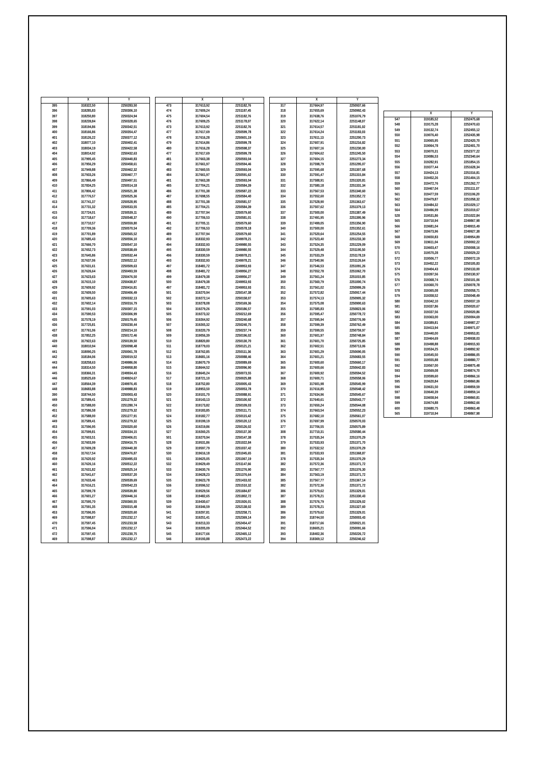| | X | Y |
| --- | --- | --- |
| 395 | 318322,50 | 2250283,50 |
| 396 | 318285,83 | 2250306,10 |
| 397 | 318250,80 | 2250324,94 |
| 398 | 318239,84 | 2250328,65 |
| 399 | 318194,86 | 2250342,51 |
| 400 | 318166,86 | 2250354,47 |
| 401 | 318126,22 | 2250377,12 |
| 402 | 318077,10 | 2250402,41 |
| 403 | 318034,19 | 2250422,58 |
| 404 | 318014,92 | 2250432,63 |
| 405 | 317995,45 | 2250440,83 |
| 406 | 317956,29 | 2250458,61 |
| 407 | 317949,88 | 2250462,32 |
| 408 | 317933,26 | 2250467,77 |
| 409 | 317866,49 | 2250497,51 |
| 410 | 317834,25 | 2250514,18 |
| 411 | 317806,42 | 2250521,38 |
| 412 | 317776,57 | 2250525,36 |
| 413 | 317741,37 | 2250528,95 |
| 414 | 317731,32 | 2250533,55 |
| 415 | 317724,01 | 2250539,11 |
| 416 | 317718,67 | 2250548,37 |
| 417 | 317710,57 | 2250559,80 |
| 418 | 317709,36 | 2250570,54 |
| 419 | 317701,89 | 2250565,52 |
| 420 | 317685,43 | 2250556,10 |
| 421 | 317666,70 | 2250547,10 |
| 422 | 317652,73 | 2250538,69 |
| 423 | 317645,86 | 2250532,44 |
| 424 | 317637,06 | 2250522,12 |
| 425 | 317631,61 | 2250509,63 |
| 426 | 317626,64 | 2250493,59 |
| 427 | 317623,63 | 2250476,50 |
| 428 | 317615,10 | 2250438,87 |
| 429 | 317609,92 | 2250416,81 |
| 430 | 317609,50 | 2250406,49 |
| 431 | 317605,63 | 2250332,13 |
| 432 | 317602,14 | 2250316,79 |
| 433 | 317591,03 | 2250307,15 |
| 434 | 317590,53 | 2250306,99 |
| 435 | 317578,19 | 2250179,45 |
| 436 | 317725,81 | 2250230,44 |
| 437 | 317761,06 | 2250214,10 |
| 438 | 317852,25 | 2250172,46 |
| 439 | 317922,63 | 2250139,50 |
| 440 | 318010,94 | 2250098,48 |
| 441 | 318090,25 | 2250061,78 |
| 442 | 318184,06 | 2250019,52 |
| 443 | 318258,63 | 2249986,06 |
| 444 | 318314,50 | 2249958,80 |
| 445 | 318366,31 | 2249934,43 |
| 446 | 318525,69 | 2249924,67 |
| 447 | 318564,39 | 2249976,45 |
| 448 | 318683,88 | 2249988,83 |
| 390 | 318744,50 | 2250003,43 |
| 449 | 317589,41 | 2251279,32 |
| 450 | 317588,00 | 2251280,74 |
| 451 | 317586,58 | 2251279,32 |
| 452 | 317588,00 | 2251277,91 |
| 449 | 317589,41 | 2251279,32 |
| 453 | 317596,95 | 2250320,60 |
| 454 | 317599,81 | 2250334,15 |
| 455 | 317603,51 | 2250406,01 |
| 456 | 317603,99 | 2250416,75 |
| 457 | 317609,28 | 2250440,30 |
| 458 | 317617,54 | 2250476,87 |
| 459 | 317620,92 | 2250495,03 |
| 460 | 317626,16 | 2250512,22 |
| 461 | 317631,82 | 2250525,14 |
| 462 | 317641,67 | 2250537,20 |
| 463 | 317633,46 | 2250539,69 |
| 464 | 317616,21 | 2250542,23 |
| 465 | 317599,78 | 2250539,80 |
| 466 | 317601,27 | 2250446,16 |
| 467 | 317595,70 | 2250360,55 |
| 468 | 317591,35 | 2250315,48 |
| 453 | 317596,95 | 2250320,60 |
| 469 | 317598,87 | 2251232,17 |
| 470 | 317597,45 | 2251233,58 |
| 471 | 317596,04 | 2251232,17 |
| 472 | 317597,45 | 2251230,75 |
| 469 | 317598,87 | 2251232,17 |
| | X | Y |
| --- | --- | --- |
| 473 | 317613,92 | 2251182,76 |
| 474 | 317609,24 | 2251187,45 |
| 475 | 317604,54 | 2251182,76 |
| 476 | 317609,25 | 2251178,07 |
| 473 | 317613,92 | 2251182,76 |
| 477 | 317617,69 | 2250599,78 |
| 478 | 317616,28 | 2250601,19 |
| 479 | 317614,86 | 2250599,78 |
| 480 | 317616,28 | 2250598,37 |
| 477 | 317617,69 | 2250599,78 |
| 481 | 317663,38 | 2250593,04 |
| 482 | 317661,97 | 2250594,46 |
| 483 | 317660,55 | 2250593,04 |
| 484 | 317661,97 | 2250591,62 |
| 481 | 317663,38 | 2250593,04 |
| 485 | 317704,21 | 2250584,39 |
| 486 | 317701,38 | 2250587,22 |
| 487 | 317698,55 | 2250584,40 |
| 488 | 317701,38 | 2250581,57 |
| 485 | 317704,21 | 2250584,39 |
| 489 | 317707,94 | 2250579,60 |
| 490 | 317706,53 | 2250581,01 |
| 491 | 317705,11 | 2250579,60 |
| 492 | 317706,53 | 2250578,18 |
| 489 | 317707,94 | 2250579,60 |
| 493 | 318332,93 | 2249978,21 |
| 494 | 318332,93 | 2249980,55 |
| 495 | 318330,59 | 2249980,55 |
| 496 | 318330,59 | 2249978,21 |
| 493 | 318332,93 | 2249978,21 |
| 497 | 318481,72 | 2249953,93 |
| 498 | 318481,72 | 2249956,27 |
| 499 | 318479,38 | 2249956,27 |
| 500 | 318479,38 | 2249953,93 |
| 497 | 318481,72 | 2249953,93 |
| 501 | 319270,94 | 2250147,38 |
| 502 | 319272,14 | 2250158,07 |
| 503 | 319278,08 | 2250169,36 |
| 504 | 319279,26 | 2250186,57 |
| 505 | 319273,32 | 2250212,69 |
| 506 | 319264,92 | 2250240,68 |
| 507 | 319265,32 | 2250240,75 |
| 508 | 319220,79 | 2250237,74 |
| 509 | 319056,39 | 2250196,02 |
| 510 | 318820,80 | 2250130,70 |
| 511 | 318779,03 | 2250121,21 |
| 512 | 318762,85 | 2250111,36 |
| 513 | 318681,16 | 2250088,46 |
| 514 | 318670,79 | 2250089,69 |
| 515 | 318644,52 | 2250096,90 |
| 516 | 318645,24 | 2250073,55 |
| 517 | 318721,10 | 2250025,88 |
| 518 | 318752,80 | 2250005,43 |
| 519 | 318953,50 | 2250053,78 |
| 520 | 319101,70 | 2250088,91 |
| 521 | 319143,13 | 2250100,92 |
| 522 | 319173,82 | 2250109,03 |
| 523 | 319183,85 | 2250111,71 |
| 524 | 319182,77 | 2250115,42 |
| 525 | 319199,19 | 2250120,12 |
| 526 | 319219,86 | 2250126,02 |
| 527 | 319260,25 | 2250137,30 |
| 501 | 319270,94 | 2250147,38 |
| 528 | 319531,86 | 2251022,84 |
| 529 | 319597,79 | 2251037,42 |
| 530 | 319616,18 | 2251045,65 |
| 531 | 319625,05 | 2251067,19 |
| 532 | 319629,49 | 2251147,66 |
| 533 | 319630,76 | 2251276,90 |
| 534 | 319628,23 | 2251376,64 |
| 535 | 319623,78 | 2251433,02 |
| 536 | 319596,52 | 2251510,32 |
| 537 | 319529,56 | 2251684,87 |
| 538 | 319482,65 | 2251802,72 |
| 539 | 319430,67 | 2251926,01 |
| 540 | 319346,59 | 2252138,02 |
| 541 | 319297,81 | 2252258,71 |
| 542 | 319251,41 | 2252369,14 |
| 543 | 319213,33 | 2252454,47 |
| 544 | 319205,09 | 2252464,52 |
| 545 | 319177,66 | 2252465,12 |
| 546 | 319193,88 | 2252473,22 |
| | X | Y |
| --- | --- | --- |
| 317 | 317664,97 | 2250937,66 |
| 318 | 317655,69 | 2250992,43 |
| 319 | 317638,76 | 2251076,79 |
| 320 | 317622,14 | 2251148,07 |
| 321 | 317614,57 | 2251181,02 |
| 322 | 317614,24 | 2251183,03 |
| 323 | 317611,13 | 2251200,73 |
| 324 | 317607,91 | 2251216,82 |
| 325 | 317607,16 | 2251230,00 |
| 326 | 317604,62 | 2251245,50 |
| 327 | 317604,15 | 2251273,34 |
| 328 | 317598,79 | 2251295,07 |
| 329 | 317595,68 | 2251307,68 |
| 330 | 317591,47 | 2251315,84 |
| 331 | 317588,91 | 2251320,81 |
| 332 | 317580,18 | 2251331,34 |
| 333 | 317567,53 | 2251340,60 |
| 334 | 317552,60 | 2251352,72 |
| 335 | 317528,90 | 2251363,67 |
| 336 | 317507,62 | 2251379,13 |
| 337 | 317500,00 | 2251387,49 |
| 338 | 317491,95 | 2251395,96 |
| 339 | 317499,05 | 2251356,90 |
| 340 | 317500,00 | 2251352,61 |
| 341 | 317520,64 | 2251254,55 |
| 342 | 317523,40 | 2251233,30 |
| 343 | 317524,35 | 2251229,09 |
| 344 | 317529,48 | 2251195,50 |
| 345 | 317533,29 | 2251178,19 |
| 346 | 317540,96 | 2251126,64 |
| 347 | 317546,53 | 2251091,26 |
| 348 | 317552,78 | 2251062,70 |
| 349 | 317561,24 | 2251015,85 |
| 350 | 317560,79 | 2251000,74 |
| 351 | 317561,02 | 2250999,26 |
| 352 | 317572,82 | 2250917,44 |
| 353 | 317574,13 | 2250905,32 |
| 354 | 317575,08 | 2250900,63 |
| 355 | 317585,83 | 2250823,06 |
| 356 | 317595,47 | 2250778,72 |
| 357 | 317595,94 | 2250776,99 |
| 358 | 317599,39 | 2250762,49 |
| 359 | 317599,55 | 2250759,97 |
| 360 | 317601,97 | 2250748,84 |
| 361 | 317601,70 | 2250725,85 |
| 362 | 317602,51 | 2250713,06 |
| 363 | 317601,29 | 2250690,05 |
| 364 | 317601,21 | 2250683,55 |
| 365 | 317600,60 | 2250660,17 |
| 366 | 317600,66 | 2250642,83 |
| 367 | 317600,92 | 2250594,52 |
| 368 | 317600,71 | 2250558,06 |
| 369 | 317601,98 | 2250545,99 |
| 370 | 317616,85 | 2250548,42 |
| 371 | 317634,96 | 2250545,67 |
| 372 | 317640,61 | 2250543,77 |
| 373 | 317650,24 | 2250544,08 |
| 374 | 317663,54 | 2250552,23 |
| 375 | 317682,10 | 2250561,07 |
| 376 | 317697,99 | 2250570,03 |
| 377 | 317706,55 | 2250575,89 |
| 308 | 317710,31 | 2250580,44 |
| 378 | 317535,34 | 2251370,29 |
| 379 | 317533,93 | 2251371,70 |
| 380 | 317532,52 | 2251370,29 |
| 381 | 317533,93 | 2251368,87 |
| 378 | 317535,34 | 2251370,29 |
| 382 | 317572,36 | 2251371,72 |
| 383 | 317567,77 | 2251376,30 |
| 384 | 317563,19 | 2251371,72 |
| 385 | 317567,77 | 2251367,14 |
| 382 | 317572,36 | 2251371,72 |
| 386 | 317579,62 | 2251329,01 |
| 387 | 317578,21 | 2251330,43 |
| 388 | 317576,79 | 2251329,02 |
| 389 | 317578,21 | 2251327,60 |
| 386 | 317579,62 | 2251329,01 |
| 390 | 318744,50 | 2250003,43 |
| 391 | 318717,66 | 2250021,01 |
| 392 | 318605,21 | 2250091,66 |
| 393 | 318402,36 | 2250226,72 |
| 394 | 318369,12 | 2250246,62 |
| | X | Y |
| --- | --- | --- |
| 547 | 319185,52 | 2252475,68 |
| 548 | 319175,28 | 2252470,63 |
| 549 | 319132,74 | 2252455,12 |
| 550 | 319076,40 | 2252435,98 |
| 551 | 319065,95 | 2252420,70 |
| 552 | 319064,78 | 2252401,70 |
| 553 | 319070,31 | 2252377,22 |
| 554 | 319086,53 | 2252340,64 |
| 555 | 319282,91 | 2251854,15 |
| 556 | 319377,44 | 2251628,34 |
| 557 | 319424,13 | 2251516,81 |
| 558 | 319452,26 | 2251404,15 |
| 559 | 319472,76 | 2251262,77 |
| 560 | 319467,04 | 2251111,07 |
| 561 | 319477,59 | 2251106,20 |
| 562 | 319479,87 | 2251058,32 |
| 563 | 319484,32 | 2251029,17 |
| 564 | 319496,99 | 2251019,67 |
| 528 | 319531,86 | 2251022,84 |
| 565 | 319710,94 | 2249867,98 |
| 566 | 319681,04 | 2249915,49 |
| 567 | 319673,96 | 2249927,38 |
| 568 | 319650,83 | 2249954,89 |
| 569 | 319611,04 | 2250002,22 |
| 570 | 319603,47 | 2250008,16 |
| 571 | 319570,28 | 2250029,22 |
| 572 | 319506,77 | 2250072,19 |
| 573 | 319452,22 | 2250105,83 |
| 574 | 319404,43 | 2250133,00 |
| 575 | 319397,56 | 2250130,97 |
| 576 | 319368,74 | 2250101,06 |
| 577 | 319360,70 | 2250078,78 |
| 578 | 319365,08 | 2250058,71 |
| 579 | 319358,52 | 2250048,49 |
| 580 | 319342,10 | 2250037,19 |
| 581 | 319337,86 | 2250020,67 |
| 582 | 319337,56 | 2250020,86 |
| 583 | 319363,00 | 2250004,69 |
| 584 | 319389,81 | 2249987,27 |
| 585 | 319413,94 | 2249971,07 |
| 586 | 319440,00 | 2249953,81 |
| 587 | 319464,69 | 2249938,03 |
| 588 | 319498,88 | 2249915,93 |
| 589 | 319534,25 | 2249892,92 |
| 590 | 319545,50 | 2249886,05 |
| 591 | 319555,88 | 2249880,77 |
| 592 | 319567,00 | 2249875,48 |
| 593 | 319569,08 | 2249874,70 |
| 594 | 319599,60 | 2249866,16 |
| 595 | 319620,84 | 2249860,86 |
| 596 | 319631,50 | 2249859,59 |
| 597 | 319640,39 | 2249859,14 |
| 598 | 319658,94 | 2249860,81 |
| 599 | 319674,88 | 2249862,66 |
| 600 | 319680,75 | 2249863,48 |
| 565 | 319710,94 | 2249867,98 |